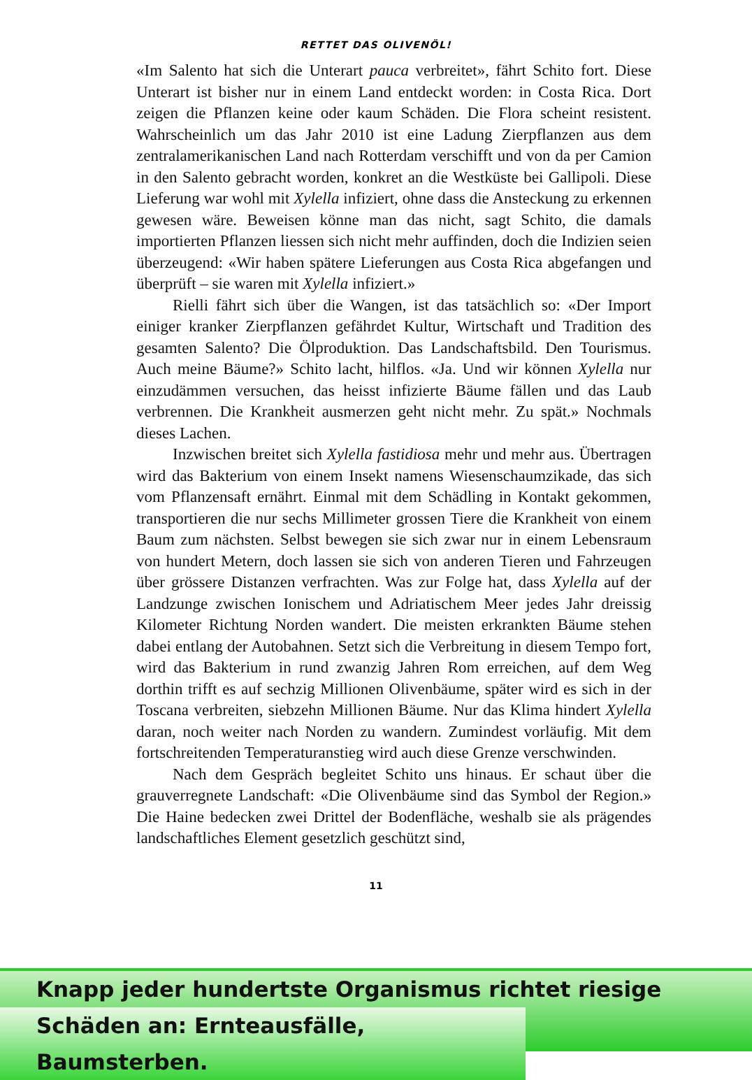RETTET DAS OLIVENÖL!
«Im Salento hat sich die Unterart pauca verbreitet», fährt Schito fort. Diese Unterart ist bisher nur in einem Land entdeckt worden: in Costa Rica. Dort zeigen die Pflanzen keine oder kaum Schäden. Die Flora scheint resistent. Wahrscheinlich um das Jahr 2010 ist eine Ladung Zierpflanzen aus dem zentralamerikanischen Land nach Rotterdam verschifft und von da per Camion in den Salento gebracht worden, konkret an die Westküste bei Gallipoli. Diese Lieferung war wohl mit Xylella infiziert, ohne dass die Ansteckung zu erkennen gewesen wäre. Beweisen könne man das nicht, sagt Schito, die damals importierten Pflanzen liessen sich nicht mehr auffinden, doch die Indizien seien überzeugend: «Wir haben spätere Lieferungen aus Costa Rica abgefangen und überprüft – sie waren mit Xylella infiziert.»
Rielli fährt sich über die Wangen, ist das tatsächlich so: «Der Import einiger kranker Zierpflanzen gefährdet Kultur, Wirtschaft und Tradition des gesamten Salento? Die Ölproduktion. Das Landschaftsbild. Den Tourismus. Auch meine Bäume?» Schito lacht, hilflos. «Ja. Und wir können Xylella nur einzudämmen versuchen, das heisst infizierte Bäume fällen und das Laub verbrennen. Die Krankheit ausmerzen geht nicht mehr. Zu spät.» Nochmals dieses Lachen.
Inzwischen breitet sich Xylella fastidiosa mehr und mehr aus. Übertragen wird das Bakterium von einem Insekt namens Wiesenschaumzikade, das sich vom Pflanzensaft ernährt. Einmal mit dem Schädling in Kontakt gekommen, transportieren die nur sechs Millimeter grossen Tiere die Krankheit von einem Baum zum nächsten. Selbst bewegen sie sich zwar nur in einem Lebensraum von hundert Metern, doch lassen sie sich von anderen Tieren und Fahrzeugen über grössere Distanzen verfrachten. Was zur Folge hat, dass Xylella auf der Landzunge zwischen Ionischem und Adriatischem Meer jedes Jahr dreissig Kilometer Richtung Norden wandert. Die meisten erkrankten Bäume stehen dabei entlang der Autobahnen. Setzt sich die Verbreitung in diesem Tempo fort, wird das Bakterium in rund zwanzig Jahren Rom erreichen, auf dem Weg dorthin trifft es auf sechzig Millionen Olivenbäume, später wird es sich in der Toscana verbreiten, siebzehn Millionen Bäume. Nur das Klima hindert Xylella daran, noch weiter nach Norden zu wandern. Zumindest vorläufig. Mit dem fortschreitenden Temperaturanstieg wird auch diese Grenze verschwinden.
Nach dem Gespräch begleitet Schito uns hinaus. Er schaut über die grauverregnete Landschaft: «Die Olivenbäume sind das Symbol der Region.» Die Haine bedecken zwei Drittel der Bodenfläche, weshalb sie als prägendes landschaftliches Element gesetzlich geschützt sind,
11
Knapp jeder hundertste Organismus richtet riesige
Schäden an: Ernteausfälle, Baumsterben.